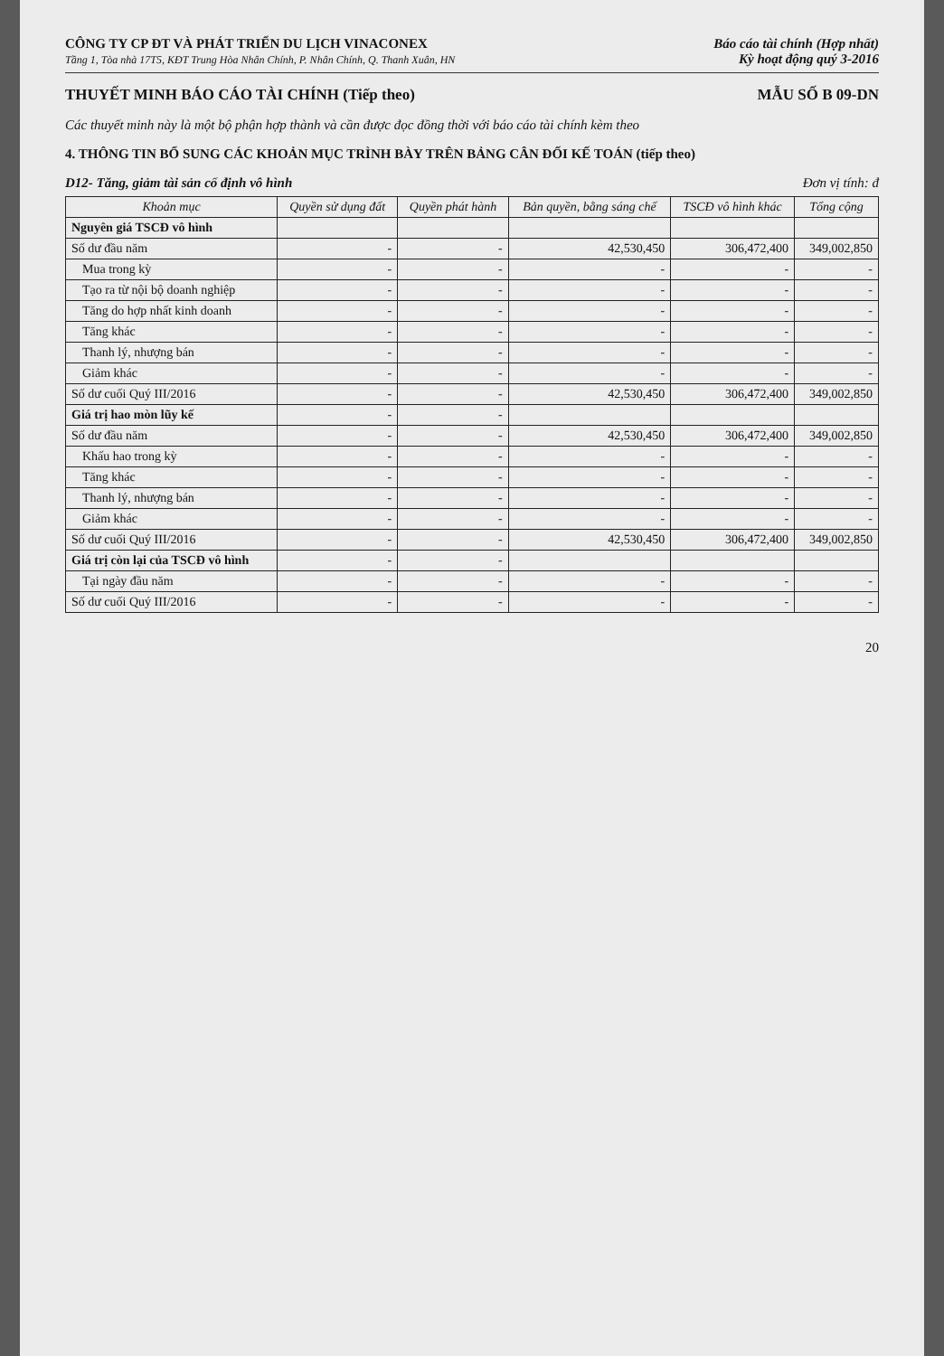CÔNG TY CP ĐT VÀ PHÁT TRIỂN DU LỊCH VINACONEX
Tầng 1, Tòa nhà 17T5, KĐT Trung Hòa Nhân Chính, P. Nhân Chính, Q. Thanh Xuân, HN
Báo cáo tài chính (Hợp nhất)
Kỳ hoạt động quý 3-2016
THUYẾT MINH BÁO CÁO TÀI CHÍNH (Tiếp theo) MẪU SỐ B 09-DN
Các thuyết minh này là một bộ phận hợp thành và cần được đọc đồng thời với báo cáo tài chính kèm theo
4. THÔNG TIN BỔ SUNG CÁC KHOẢN MỤC TRÌNH BÀY TRÊN BẢNG CÂN ĐỐI KẾ TOÁN (tiếp theo)
D12- Tăng, giảm tài sản cố định vô hình Đơn vị tính: đ
| Khoản mục | Quyền sử dụng đất | Quyền phát hành | Bản quyền, bằng sáng chế | TSCĐ vô hình khác | Tổng cộng |
| --- | --- | --- | --- | --- | --- |
| Nguyên giá TSCĐ vô hình | | | | | |
| Số dư đầu năm | - | - | 42,530,450 | 306,472,400 | 349,002,850 |
| Mua trong kỳ | - | - | - | - | - |
| Tạo ra từ nội bộ doanh nghiệp | - | - | - | - | - |
| Tăng do hợp nhất kinh doanh | - | - | - | - | - |
| Tăng khác | - | - | - | - | - |
| Thanh lý, nhượng bán | - | - | - | - | - |
| Giảm khác | - | - | - | - | - |
| Số dư cuối Quý III/2016 | - | - | 42,530,450 | 306,472,400 | 349,002,850 |
| Giá trị hao mòn lũy kế | - | - | | | |
| Số dư đầu năm | - | - | 42,530,450 | 306,472,400 | 349,002,850 |
| Khấu hao trong kỳ | - | - | - | - | - |
| Tăng khác | - | - | - | - | - |
| Thanh lý, nhượng bán | - | - | - | - | - |
| Giảm khác | - | - | - | - | - |
| Số dư cuối Quý III/2016 | - | - | 42,530,450 | 306,472,400 | 349,002,850 |
| Giá trị còn lại của TSCĐ vô hình | - | - | | | |
| Tại ngày đầu năm | - | - | - | - | - |
| Số dư cuối Quý III/2016 | - | - | - | - | - |
20